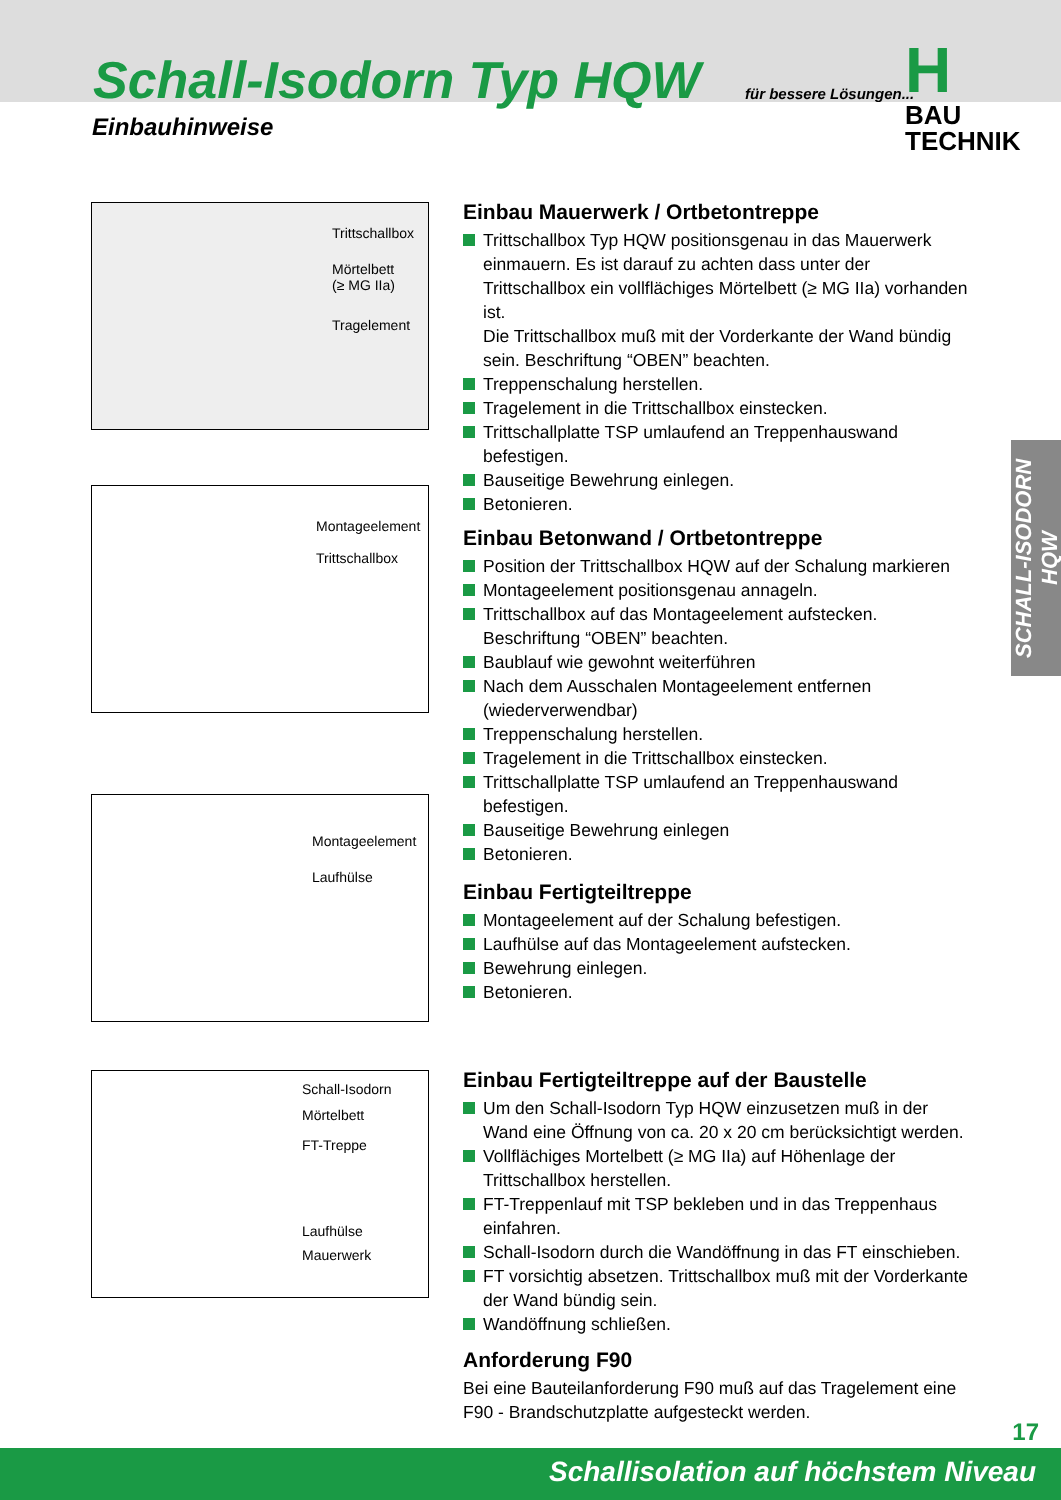Schall-Isodorn Typ HQW
Einbauhinweise
für bessere Lösungen...
H
BAU TECHNIK
SCHALL-ISODORN HQW
Trittschallbox
Mörtelbett
(≥ MG IIa)
Tragelement
Montageelement
Trittschallbox
Montageelement
Laufhülse
Schall-Isodorn
Mörtelbett
FT-Treppe
Laufhülse
Mauerwerk
Einbau Mauerwerk / Ortbetontreppe
Trittschallbox Typ HQW positionsgenau in das Mauerwerk einmauern. Es ist darauf zu achten dass unter der Trittschallbox ein vollflächiges Mörtelbett (≥ MG IIa) vorhanden ist.
Die Trittschallbox muß mit der Vorderkante der Wand bündig sein. Beschriftung “OBEN” beachten.
Treppenschalung herstellen.
Tragelement in die Trittschallbox einstecken.
Trittschallplatte TSP umlaufend an Treppenhauswand befestigen.
Bauseitige Bewehrung einlegen.
Betonieren.
Einbau Betonwand / Ortbetontreppe
Position der Trittschallbox HQW auf der Schalung markieren
Montageelement positionsgenau annageln.
Trittschallbox auf das Montageelement aufstecken. Beschriftung “OBEN” beachten.
Baublauf wie gewohnt weiterführen
Nach dem Ausschalen Montageelement entfernen (wiederverwendbar)
Treppenschalung herstellen.
Tragelement in die Trittschallbox einstecken.
Trittschallplatte TSP umlaufend an Treppenhauswand befestigen.
Bauseitige Bewehrung einlegen
Betonieren.
Einbau Fertigteiltreppe
Montageelement auf der Schalung befestigen.
Laufhülse auf das Montageelement aufstecken.
Bewehrung einlegen.
Betonieren.
Einbau Fertigteiltreppe auf der Baustelle
Um den Schall-Isodorn Typ HQW einzusetzen muß in der Wand eine Öffnung von ca. 20 x 20 cm berücksichtigt werden.
Vollflächiges Mortelbett (≥ MG IIa) auf Höhenlage der Trittschallbox herstellen.
FT-Treppenlauf mit TSP bekleben und in das Treppenhaus einfahren.
Schall-Isodorn durch die Wandöffnung in das FT einschieben.
FT vorsichtig absetzen. Trittschallbox muß mit der Vorderkante der Wand bündig sein.
Wandöffnung schließen.
Anforderung F90
Bei eine Bauteilanforderung F90 muß auf das Tragelement eine F90 - Brandschutzplatte aufgesteckt werden.
17
Schallisolation auf höchstem Niveau